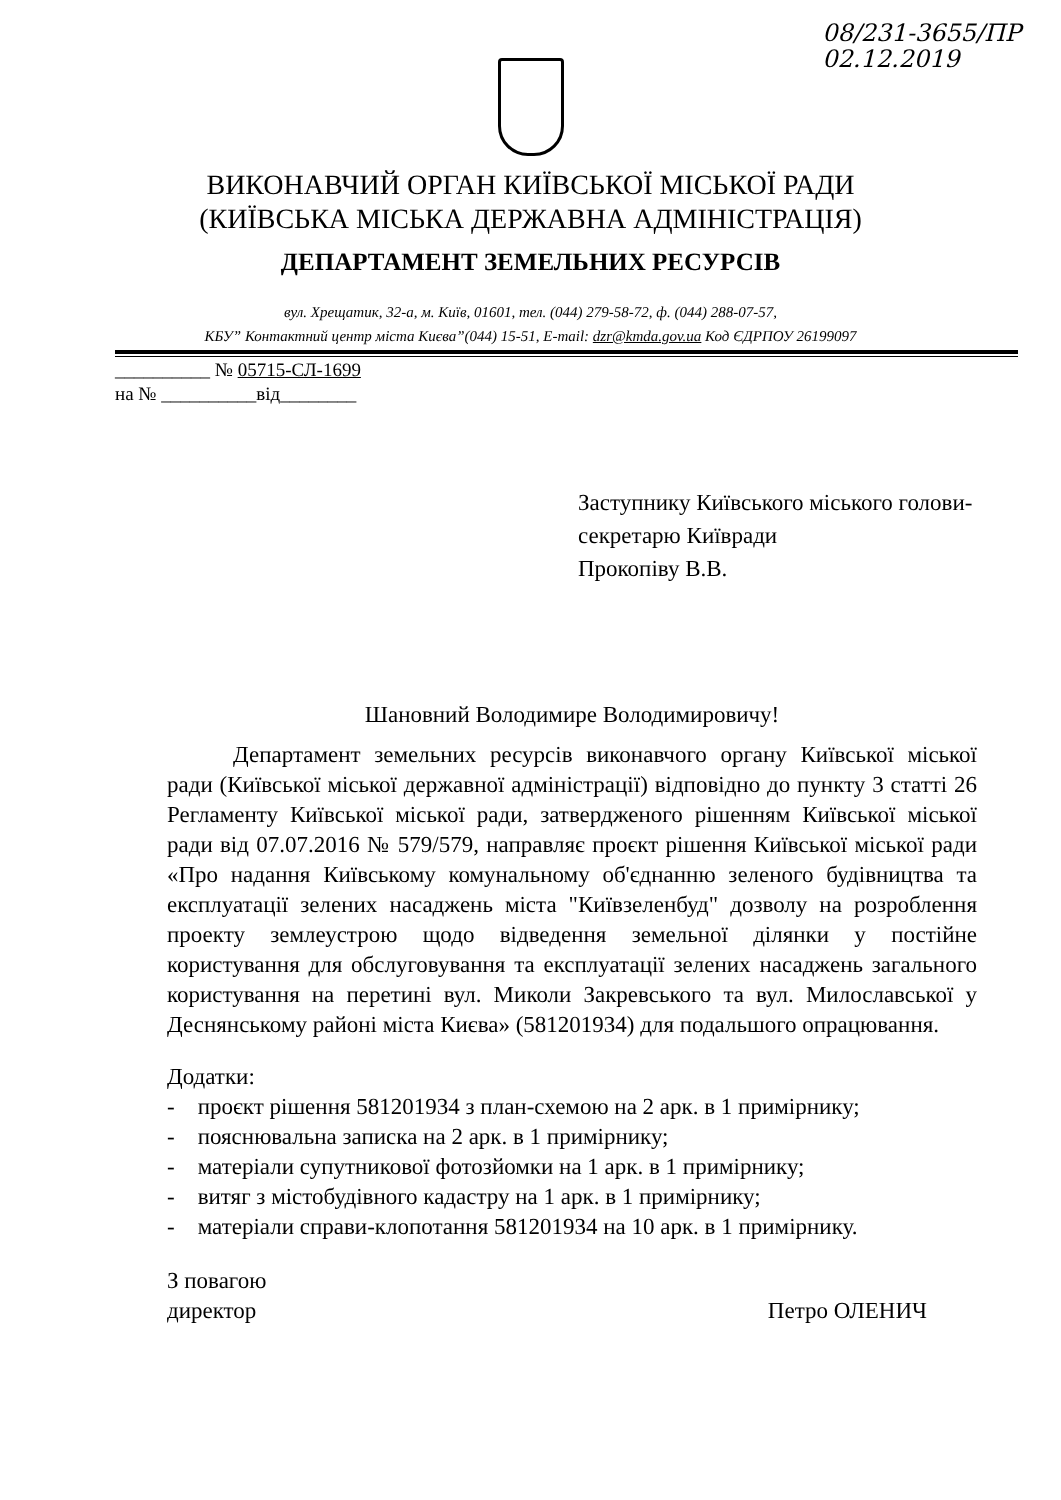08/231-3655/ПР
02.12.2019
ВИКОНАВЧИЙ ОРГАН КИЇВСЬКОЇ МІСЬКОЇ РАДИ
(КИЇВСЬКА МІСЬКА ДЕРЖАВНА АДМІНІСТРАЦІЯ)
ДЕПАРТАМЕНТ ЗЕМЕЛЬНИХ РЕСУРСІВ
вул. Хрещатик, 32-а, м. Київ, 01601, тел. (044) 279-58-72, ф. (044) 288-07-57,
КБУ” Контактний центр міста Києва”(044) 15-51, E-mail: dzr@kmda.gov.ua Код ЄДРПОУ 26199097
__________ № 05715-СЛ-1699
на № __________від________
Заступнику Київського міського голови-
секретарю Київради
Прокопіву В.В.
Шановний Володимире Володимировичу!
Департамент земельних ресурсів виконавчого органу Київської міської ради (Київської міської державної адміністрації) відповідно до пункту 3 статті 26 Регламенту Київської міської ради, затвердженого рішенням Київської міської ради від 07.07.2016 № 579/579, направляє проєкт рішення Київської міської ради «Про надання Київському комунальному об'єднанню зеленого будівництва та експлуатації зелених насаджень міста "Київзеленбуд" дозволу на розроблення проекту землеустрою щодо відведення земельної ділянки у постійне користування для обслуговування та експлуатації зелених насаджень загального користування на перетині вул. Миколи Закревського та вул. Милославської у Деснянському районі міста Києва» (581201934) для подальшого опрацювання.
Додатки:
- проєкт рішення 581201934 з план-схемою на 2 арк. в 1 примірнику;
- пояснювальна записка на 2 арк. в 1 примірнику;
- матеріали супутникової фотозйомки на 1 арк. в 1 примірнику;
- витяг з містобудівного кадастру на 1 арк. в 1 примірнику;
- матеріали справи-клопотання 581201934 на 10 арк. в 1 примірнику.
З повагою
директор
Петро ОЛЕНИЧ